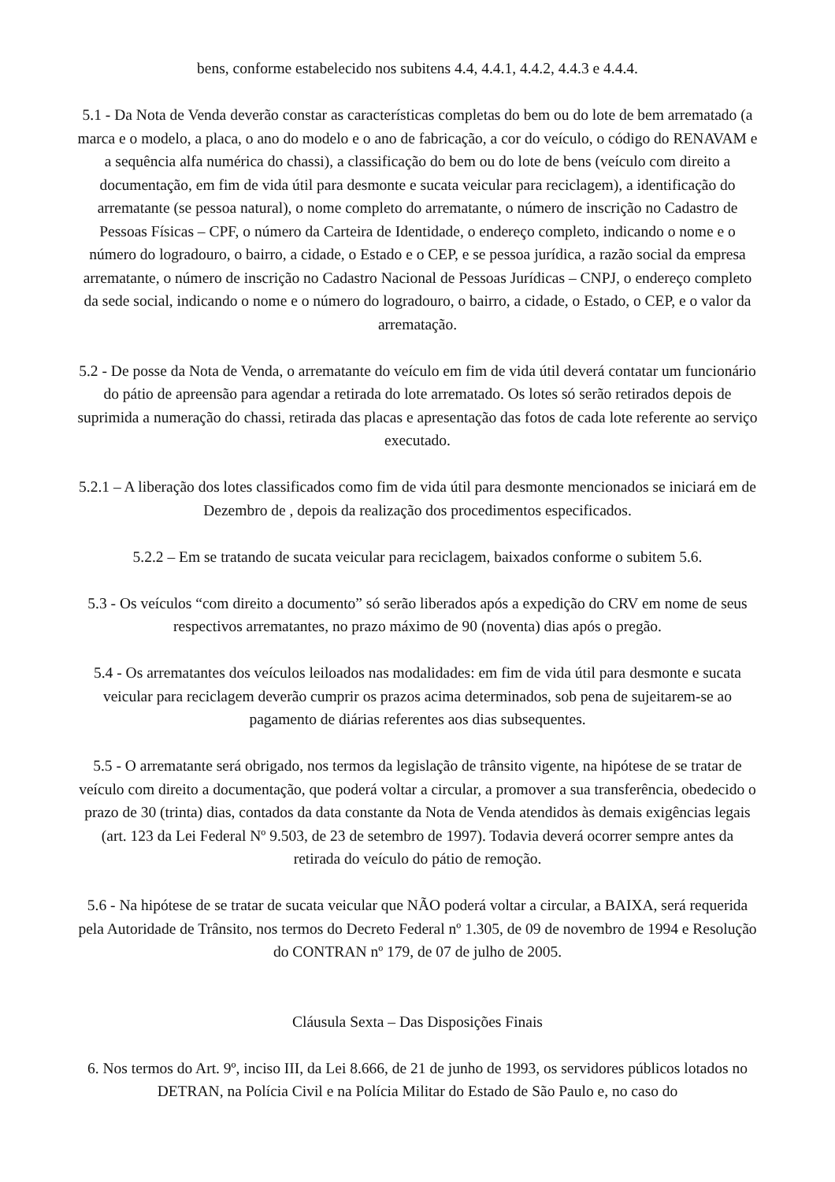bens, conforme estabelecido nos subitens 4.4, 4.4.1, 4.4.2, 4.4.3 e 4.4.4.
5.1 - Da Nota de Venda deverão constar as características completas do bem ou do lote de bem arrematado (a marca e o modelo, a placa, o ano do modelo e o ano de fabricação, a cor do veículo, o código do RENAVAM e a sequência alfa numérica do chassi), a classificação do bem ou do lote de bens (veículo com direito a documentação, em fim de vida útil para desmonte e sucata veicular para reciclagem), a identificação do arrematante (se pessoa natural), o nome completo do arrematante, o número de inscrição no Cadastro de Pessoas Físicas – CPF, o número da Carteira de Identidade, o endereço completo, indicando o nome e o número do logradouro, o bairro, a cidade, o Estado e o CEP, e se pessoa jurídica, a razão social da empresa arrematante, o número de inscrição no Cadastro Nacional de Pessoas Jurídicas – CNPJ, o endereço completo da sede social, indicando o nome e o número do logradouro, o bairro, a cidade, o Estado, o CEP, e o valor da arrematação.
5.2 - De posse da Nota de Venda, o arrematante do veículo em fim de vida útil deverá contatar um funcionário do pátio de apreensão para agendar a retirada do lote arrematado. Os lotes só serão retirados depois de suprimida a numeração do chassi, retirada das placas e apresentação das fotos de cada lote referente ao serviço executado.
5.2.1 – A liberação dos lotes classificados como fim de vida útil para desmonte mencionados se iniciará em de Dezembro de , depois da realização dos procedimentos especificados.
5.2.2 – Em se tratando de sucata veicular para reciclagem, baixados conforme o subitem 5.6.
5.3 - Os veículos “com direito a documento” só serão liberados após a expedição do CRV em nome de seus respectivos arrematantes, no prazo máximo de 90 (noventa) dias após o pregão.
5.4 - Os arrematantes dos veículos leiloados nas modalidades: em fim de vida útil para desmonte e sucata veicular para reciclagem deverão cumprir os prazos acima determinados, sob pena de sujeitarem-se ao pagamento de diárias referentes aos dias subsequentes.
5.5 - O arrematante será obrigado, nos termos da legislação de trânsito vigente, na hipótese de se tratar de veículo com direito a documentação, que poderá voltar a circular, a promover a sua transferência, obedecido o prazo de 30 (trinta) dias, contados da data constante da Nota de Venda atendidos às demais exigências legais (art. 123 da Lei Federal Nº 9.503, de 23 de setembro de 1997). Todavia deverá ocorrer sempre antes da retirada do veículo do pátio de remoção.
5.6 - Na hipótese de se tratar de sucata veicular que NÃO poderá voltar a circular, a BAIXA, será requerida pela Autoridade de Trânsito, nos termos do Decreto Federal nº 1.305, de 09 de novembro de 1994 e Resolução do CONTRAN nº 179, de 07 de julho de 2005.
Cláusula Sexta – Das Disposições Finais
6. Nos termos do Art. 9º, inciso III, da Lei 8.666, de 21 de junho de 1993, os servidores públicos lotados no DETRAN, na Polícia Civil e na Polícia Militar do Estado de São Paulo e, no caso do